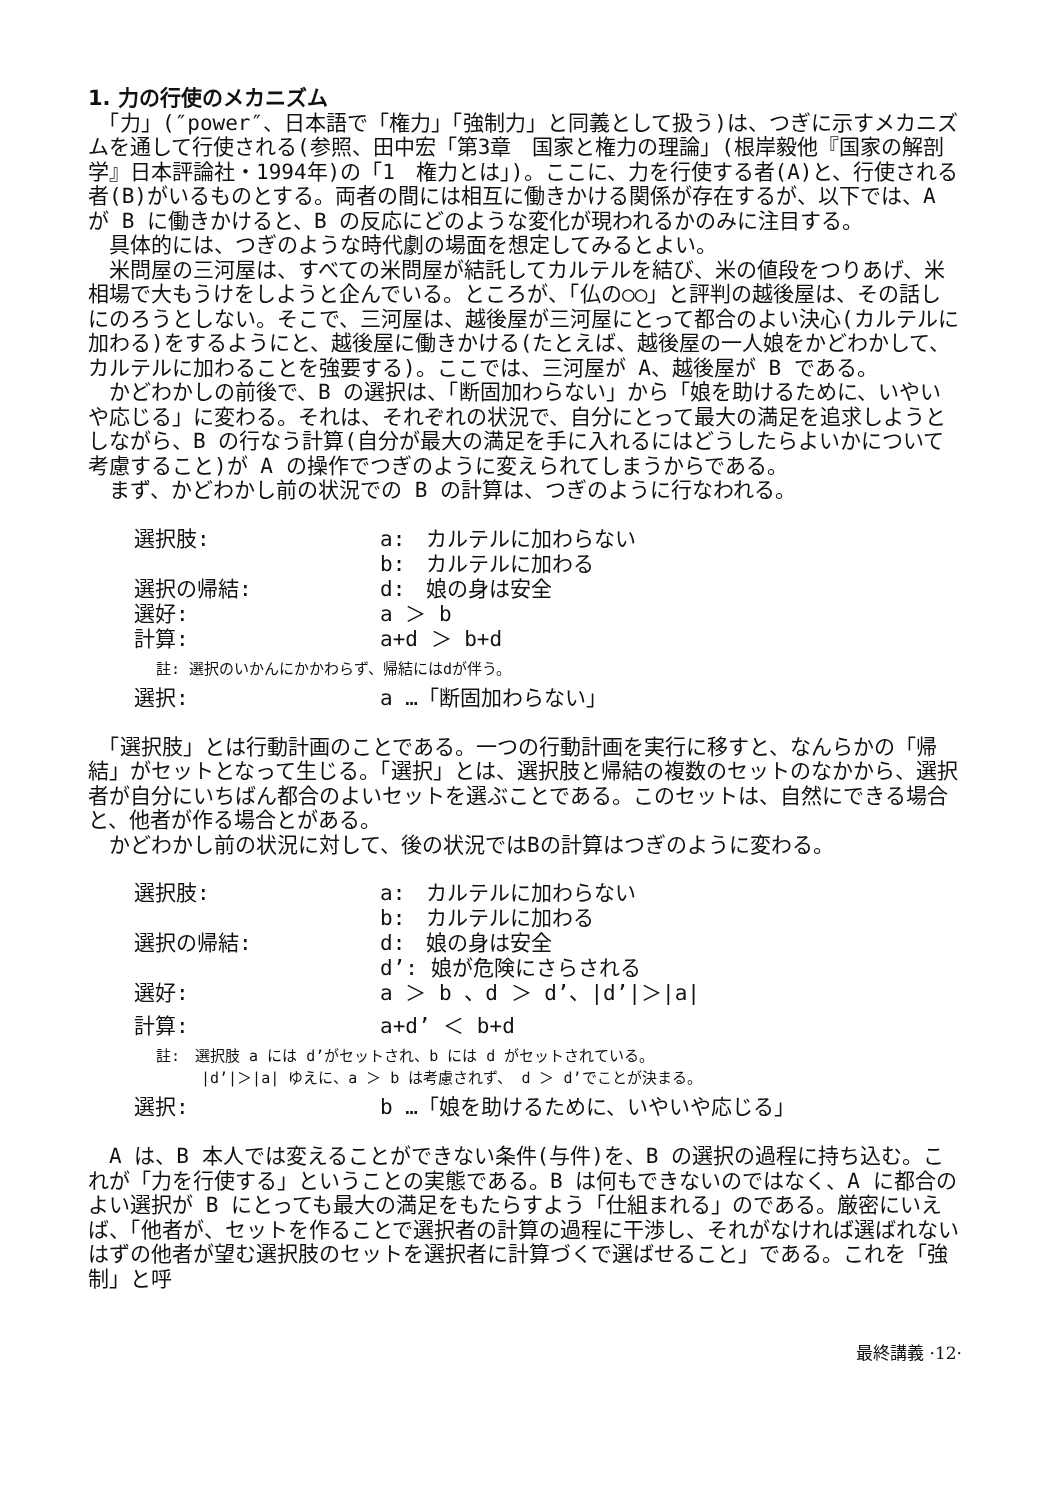1. 力の行使のメカニズム
　「力」(″power″、日本語で「権力」「強制力」と同義として扱う)は、つぎに示すメカニズムを通して行使される(参照、田中宏「第3章　国家と権力の理論」(根岸毅他『国家の解剖学』日本評論社・1994年)の「1　権力とは」)。ここに、力を行使する者(A)と、行使される者(B)がいるものとする。両者の間には相互に働きかける関係が存在するが、以下では、A が B に働きかけると、B の反応にどのような変化が現われるかのみに注目する。
　具体的には、つぎのような時代劇の場面を想定してみるとよい。
　米問屋の三河屋は、すべての米問屋が結託してカルテルを結び、米の値段をつりあげ、米相場で大もうけをしようと企んでいる。ところが、「仏の○○」と評判の越後屋は、その話しにのろうとしない。そこで、三河屋は、越後屋が三河屋にとって都合のよい決心(カルテルに加わる)をするようにと、越後屋に働きかける(たとえば、越後屋の一人娘をかどわかして、カルテルに加わることを強要する)。ここでは、三河屋が A、越後屋が B である。
　かどわかしの前後で、B の選択は、「断固加わらない」から「娘を助けるために、いやいや応じる」に変わる。それは、それぞれの状況で、自分にとって最大の満足を追求しようとしながら、B の行なう計算(自分が最大の満足を手に入れるにはどうしたらよいかについて考慮すること)が A の操作でつぎのように変えられてしまうからである。
　まず、かどわかし前の状況での B の計算は、つぎのように行なわれる。
| 選択肢: | a: カルテルに加わらない |
| | b: カルテルに加わる |
| 選択の帰結: | d: 娘の身は安全 |
| 選好: | a ＞ b |
| 計算: | a+d ＞ b+d |
| 註: 選択のいかんにかかわらず、帰結にはdが伴う。 | |
| 選択: | a …「断固加わらない」 |
　「選択肢」とは行動計画のことである。一つの行動計画を実行に移すと、なんらかの「帰結」がセットとなって生じる。「選択」とは、選択肢と帰結の複数のセットのなかから、選択者が自分にいちばん都合のよいセットを選ぶことである。このセットは、自然にできる場合と、他者が作る場合とがある。
　かどわかし前の状況に対して、後の状況ではBの計算はつぎのように変わる。
| 選択肢: | a: カルテルに加わらない |
| | b: カルテルに加わる |
| 選択の帰結: | d: 娘の身は安全 |
| | d’: 娘が危険にさらされる |
| 選好: | a ＞ b 、d ＞ d’、/d’/＞/a/ |
| 計算: | a+d’ ＜ b+d |
| 註: 選択肢 a には d’がセットされ、b には d がセットされている。 /d’/＞/a/ ゆえに、a ＞ b は考慮されず、 d ＞ d’でことが決まる。 | |
| 選択: | b …「娘を助けるために、いやいや応じる」 |
　A は、B 本人では変えることができない条件(与件)を、B の選択の過程に持ち込む。これが「力を行使する」ということの実態である。B は何もできないのではなく、A に都合のよい選択が B にとっても最大の満足をもたらすよう「仕組まれる」のである。厳密にいえば、「他者が、セットを作ることで選択者の計算の過程に干渉し、それがなければ選ばれないはずの他者が望む選択肢のセットを選択者に計算づくで選ばせること」である。これを「強制」と呼
最終講義 ·12·